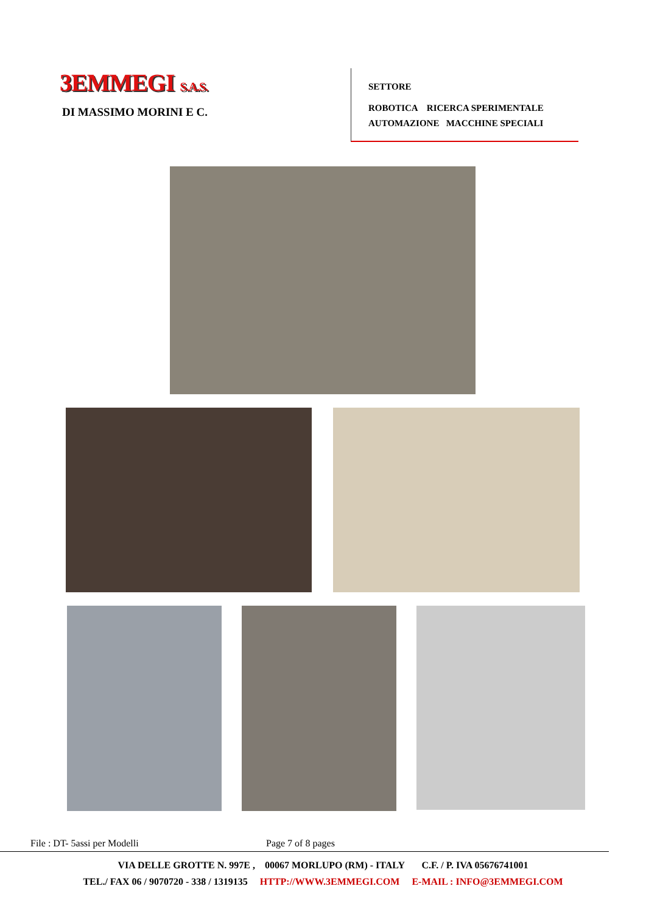3EMMEGI S.A.S.
DI MASSIMO MORINI E C.
SETTORE
ROBOTICA RICERCA SPERIMENTALE
AUTOMAZIONE MACCHINE SPECIALI
File : DT- 5assi per Modelli Page 7 of 8 pages
VIA DELLE GROTTE N. 997E , 00067 MORLUPO (RM) - ITALY C.F. / P. IVA 05676741001
TEL./ FAX 06 / 9070720 - 338 / 1319135 HTTP://WWW.3EMMEGI.COM E-MAIL : INFO@3EMMEGI.COM